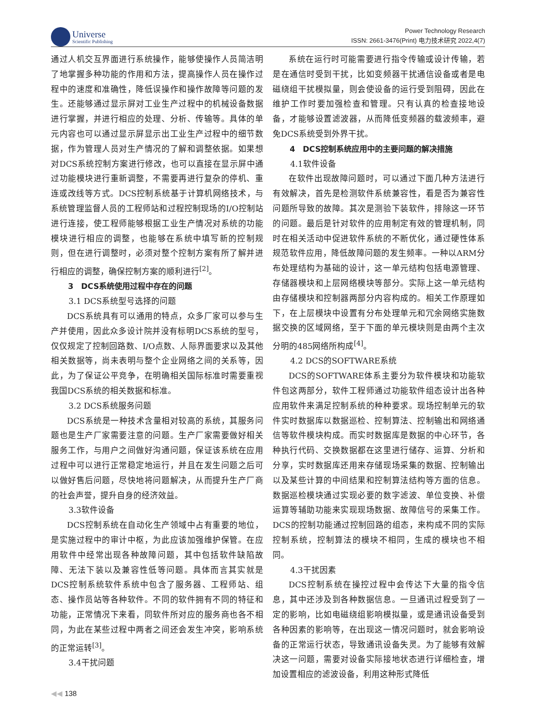Universe
Scientific Publishing
Power Technology Research
ISSN: 2661-3476(Print) 电力技术研究 2022,4(7)
通过人机交互界面进行系统操作，能够使操作人员简洁明了地掌握多种功能的作用和方法，提高操作人员在操作过程中的速度和准确性，降低误操作和操作故障等问题的发生。还能够通过显示屏对工业生产过程中的机械设备数据进行掌握，并进行相应的处理、分析、传输等。具体的单元内容也可以通过显示屏显示出工业生产过程中的细节数据，作为管理人员对生产情况的了解和调整依据。如果想对DCS系统控制方案进行修改，也可以直接在显示屏中通过功能模块进行重新调整，不需要再进行复杂的停机、重连或改线等方式。DCS控制系统基于计算机网络技术，与系统管理监督人员的工程师站和过程控制现场的I/O控制站进行连接，使工程师能够根据工业生产情况对系统的功能模块进行相应的调整，也能够在系统中填写新的控制规则，但在进行调整时，必须对整个控制方案有所了解并进行相应的调整，确保控制方案的顺利进行<sup>[2]</sup>。
3　DCS系统使用过程中存在的问题
3.1 DCS系统型号选择的问题
DCS系统具有可以通用的特点，众多厂家可以参与生产并使用，因此众多设计院并没有标明DCS系统的型号，仅仅规定了控制回路数、I/O点数、人际界面要求以及其他相关数据等，尚未表明与整个企业网络之间的关系等，因此，为了保证公平竞争，在明确相关国际标准时需要重视我国DCS系统的相关数据和标准。
3.2 DCS系统服务问题
DCS系统是一种技术含量相对较高的系统，其服务问题也是生产厂家需要注意的问题。生产厂家需要做好相关服务工作，与用户之间做好沟通问题，保证该系统在应用过程中可以进行正常稳定地运行，并且在发生问题之后可以做好售后问题，尽快地将问题解决，从而提升生产厂商的社会声誉，提升自身的经济效益。
3.3软件设备
DCS控制系统在自动化生产领域中占有重要的地位，是实施过程中的审计中枢，为此应该加强维护保管。在应用软件中经常出现各种故障问题，其中包括软件缺陷故障、无法下装以及兼容性低等问题。具体而言其实就是DCS控制系统软件系统中包含了服务器、工程师站、组态、操作员站等各种软件。不同的软件拥有不同的特征和功能，正常情况下来看，同软件所对应的服务商也各不相同，为此在某些过程中两者之间还会发生冲突，影响系统的正常运转<sup>[3]</sup>。
3.4干扰问题
系统在运行时可能需要进行指令传输或设计传输，若是在通信时受到干扰，比如变频器干扰通信设备或者是电磁绕组干扰模拟量，则会使设备的运行受到阻碍，因此在维护工作时要加强检查和管理。只有认真的检查接地设备，才能够设置滤波器，从而降低变频器的载波频率，避免DCS系统受到外界干扰。
4　DCS控制系统应用中的主要问题的解决措施
4.1软件设备
在软件出现故障问题时，可以通过下面几种方法进行有效解决，首先是检测软件系统兼容性，看是否为兼容性问题所导致的故障。其次是测验下装软件，排除这一环节的问题。最后是针对软件的应用制定有效的管理机制，同时在相关活动中促进软件系统的不断优化，通过硬性体系规范软件应用，降低故障问题的发生频率。一种以ARM分布处理结构为基础的设计，这一单元结构包括电源管理、存储器模块和上层网络模块等部分。实际上这一单元结构由存储模块和控制器两部分内容构成的。相关工作原理如下，在上层模块中设置有分布处理单元和冗余网络实施数据交换的区域网络，至于下面的单元模块则是由两个主次分明的485网络所构成<sup>[4]</sup>。
4.2 DCS的SOFTWARE系统
DCS的SOFTWARE体系主要分为软件模块和功能软件包这两部分，软件工程师通过功能软件组态设计出各种应用软件来满足控制系统的种种要求。现场控制单元的软件实时数据库以数据巡检、控制算法、控制输出和网络通信等软件模块构成。而实时数据库是数据的中心环节，各种执行代码、交换数据都在这里进行储存、运算、分析和分享，实时数据库还用来存储现场采集的数据、控制输出以及某些计算的中间结果和控制算法结构等方面的信息。数据巡检模块通过实现必要的数字滤波、单位变换、补偿运算等辅助功能来实现现场数据、故障信号的采集工作。DCS的控制功能通过控制回路的组态，来构成不同的实际控制系统，控制算法的模块不相同，生成的模块也不相同。
4.3干扰因素
DCS控制系统在操控过程中会传达下大量的指令信息，其中还涉及到各种数据信息。一旦通讯过程受到了一定的影响，比如电磁绕组影响模拟量，或是通讯设备受到各种因素的影响等，在出现这一情况问题时，就会影响设备的正常运行状态，导致通讯设备失灵。为了能够有效解决这一问题，需要对设备实际接地状态进行详细检查，增加设置相应的滤波设备，利用这种形式降低
◀◀ 138